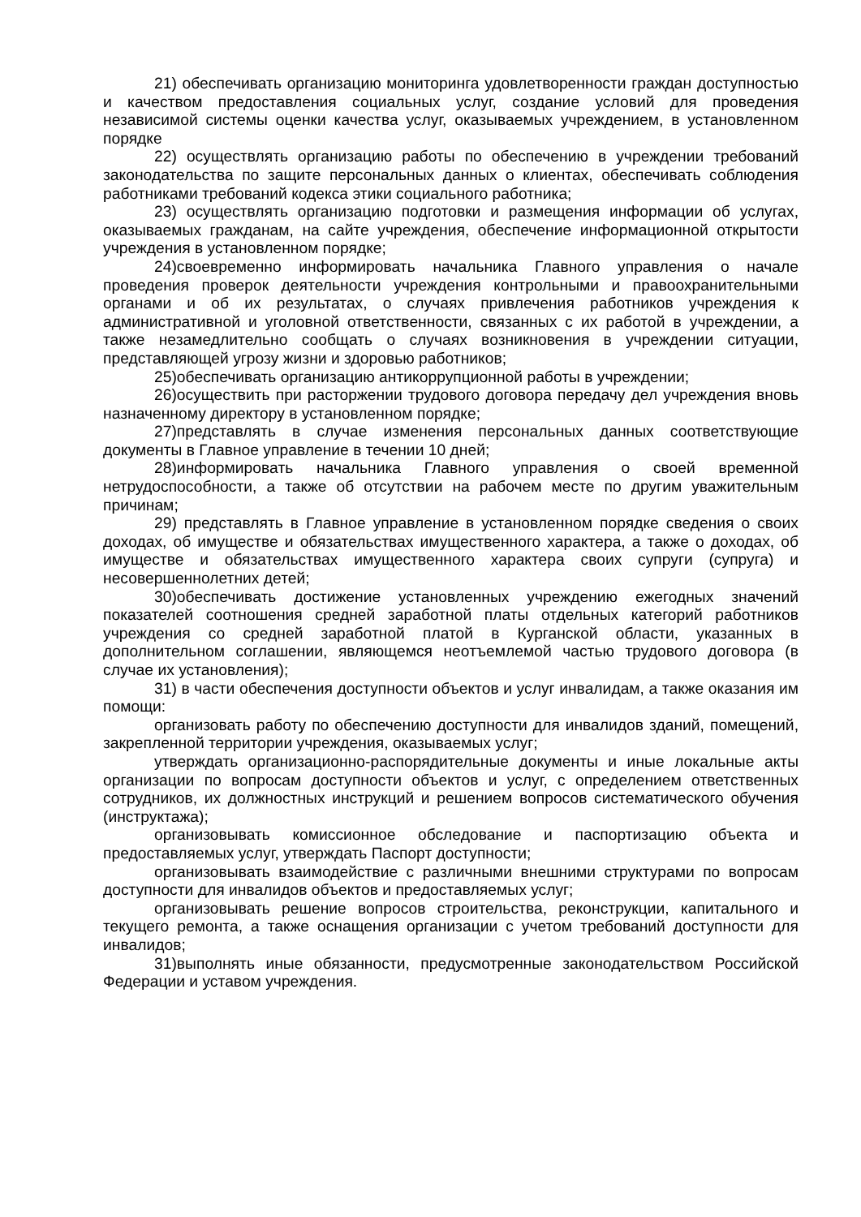21) обеспечивать организацию мониторинга удовлетворенности граждан доступностью и качеством предоставления социальных услуг, создание условий для проведения независимой системы оценки качества услуг, оказываемых учреждением, в установленном порядке
22) осуществлять организацию работы по обеспечению в учреждении требований законодательства по защите персональных данных о клиентах, обеспечивать соблюдения работниками требований кодекса этики социального работника;
23) осуществлять организацию подготовки и размещения информации об услугах, оказываемых гражданам, на сайте учреждения, обеспечение информационной открытости учреждения в установленном порядке;
24)своевременно информировать начальника Главного управления о начале проведения проверок деятельности учреждения контрольными и правоохранительными органами и об их результатах, о случаях привлечения работников учреждения к административной и уголовной ответственности, связанных с их работой в учреждении, а также незамедлительно сообщать о случаях возникновения в учреждении ситуации, представляющей угрозу жизни и здоровью работников;
25)обеспечивать организацию антикоррупционной работы в учреждении;
26)осуществить при расторжении трудового договора передачу дел учреждения вновь назначенному директору в установленном порядке;
27)представлять в случае изменения персональных данных соответствующие документы в Главное управление в течении 10 дней;
28)информировать начальника Главного управления о своей временной нетрудоспособности, а также об отсутствии на рабочем месте по другим уважительным причинам;
29) представлять в Главное управление в установленном порядке сведения о своих доходах, об имуществе и обязательствах имущественного характера, а также о доходах, об имуществе и обязательствах имущественного характера своих супруги (супруга) и несовершеннолетних детей;
30)обеспечивать достижение установленных учреждению ежегодных значений показателей соотношения средней заработной платы отдельных категорий работников учреждения со средней заработной платой в Курганской области, указанных в дополнительном соглашении, являющемся неотъемлемой частью трудового договора (в случае их установления);
31) в части обеспечения доступности объектов и услуг инвалидам, а также оказания им помощи:
организовать работу по обеспечению доступности для инвалидов зданий, помещений, закрепленной территории учреждения, оказываемых услуг;
утверждать организационно-распорядительные документы и иные локальные акты организации по вопросам доступности объектов и услуг, с определением ответственных сотрудников, их должностных инструкций и решением вопросов систематического обучения (инструктажа);
организовывать комиссионное обследование и паспортизацию объекта и предоставляемых услуг, утверждать Паспорт доступности;
организовывать взаимодействие с различными внешними структурами по вопросам доступности для инвалидов объектов и предоставляемых услуг;
организовывать решение вопросов строительства, реконструкции, капитального и текущего ремонта, а также оснащения организации с учетом требований доступности для инвалидов;
31)выполнять иные обязанности, предусмотренные законодательством Российской Федерации и уставом учреждения.